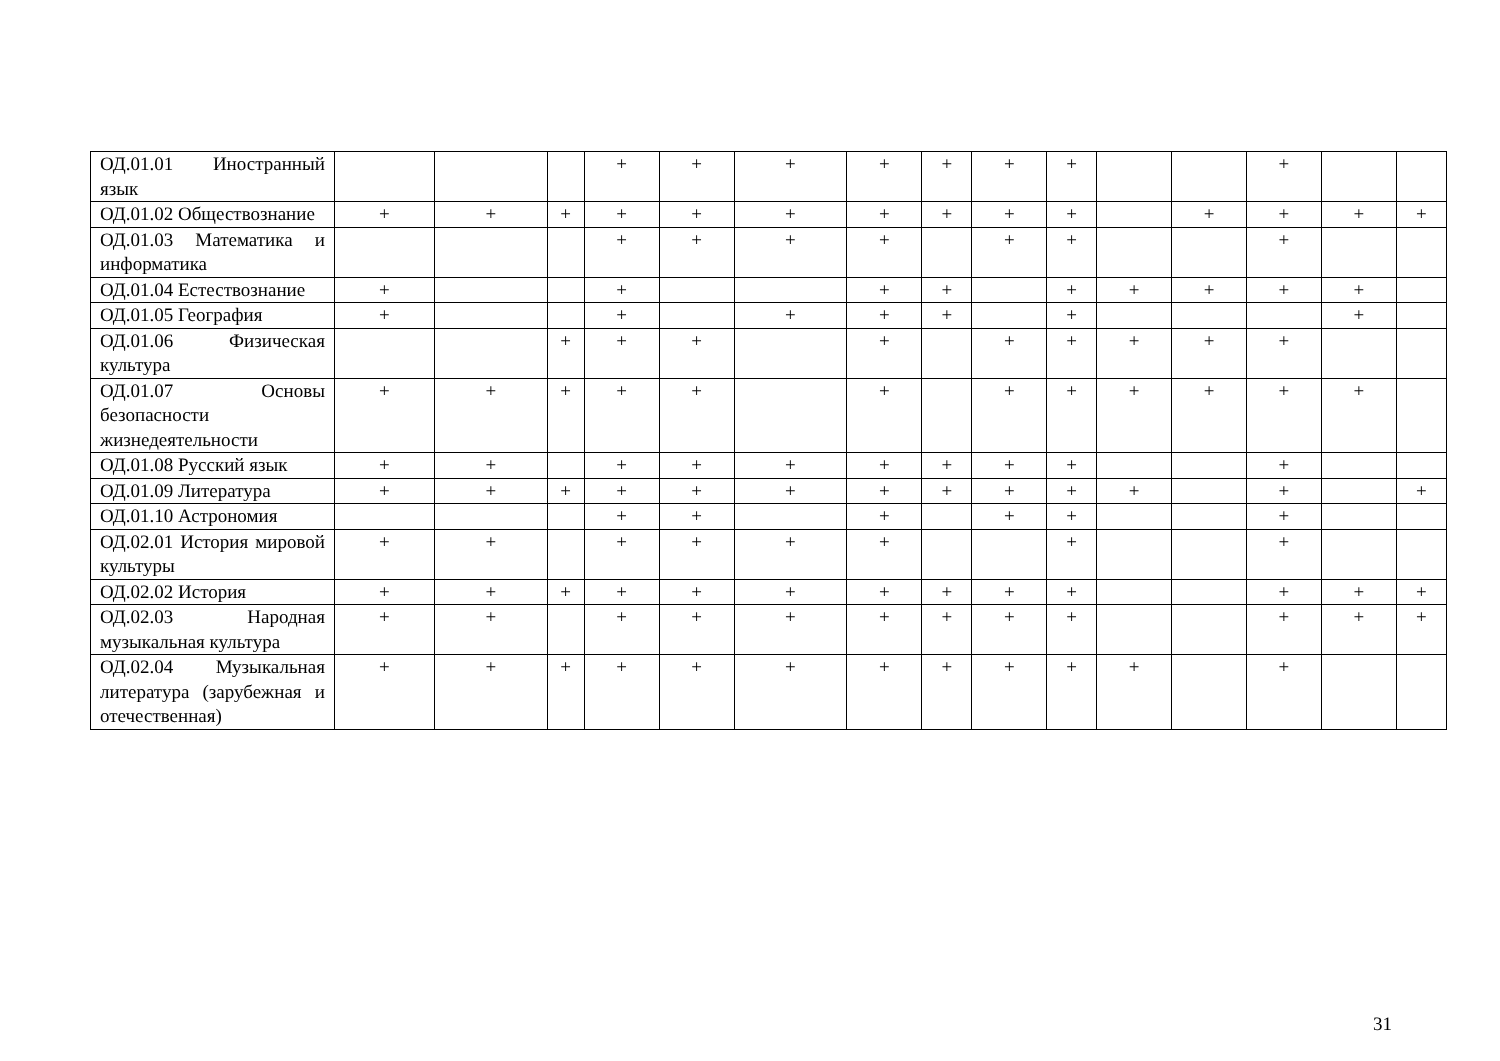| ОД.01.01 Иностранный язык | | | | + | + | + | + | + | + | + | | | + | | |
| ОД.01.02 Обществознание | + | + | + | + | + | + | + | + | + | + | | + | + | + | + |
| ОД.01.03 Математика и информатика | | | | + | + | + | + | | + | + | | | + | | |
| ОД.01.04 Естествознание | + | | | + | | | + | + | | + | + | + | + | + | |
| ОД.01.05 География | + | | | + | | + | + | + | | + | | | | + | |
| ОД.01.06 Физическая культура | | | + | + | + | | + | | + | + | + | + | + | | |
| ОД.01.07 Основы безопасности жизнедеятельности | + | + | + | + | + | | + | | + | + | + | + | + | + | |
| ОД.01.08 Русский язык | + | + | | + | + | + | + | + | + | + | | | + | | |
| ОД.01.09 Литература | + | + | + | + | + | + | + | + | + | + | + | | + | | + |
| ОД.01.10 Астрономия | | | | + | + | | + | | + | + | | | + | | |
| ОД.02.01 История мировой культуры | + | + | | + | + | + | + | | | + | | | + | | |
| ОД.02.02 История | + | + | + | + | + | + | + | + | + | + | | | + | + | + |
| ОД.02.03 Народная музыкальная культура | + | + | | + | + | + | + | + | + | + | | | + | + | + |
| ОД.02.04 Музыкальная литература (зарубежная и отечественная) | + | + | + | + | + | + | + | + | + | + | + | | + | | |
31